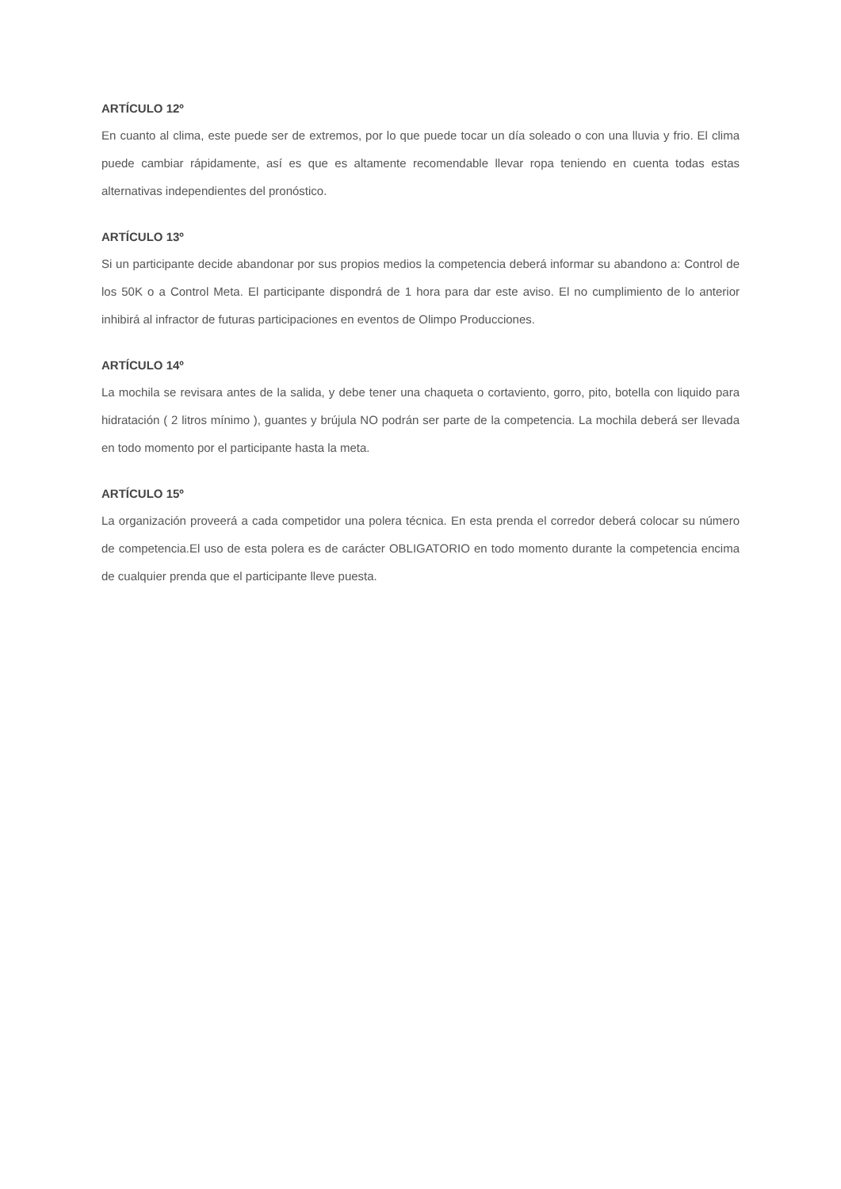ARTÍCULO 12º
En cuanto al clima, este puede ser de extremos, por lo que puede tocar un día soleado o con una lluvia y frio. El clima puede cambiar rápidamente, así es que es altamente recomendable llevar ropa teniendo en cuenta todas estas alternativas independientes del pronóstico.
ARTÍCULO 13º
Si un participante decide abandonar por sus propios medios la competencia deberá informar su abandono a: Control de los 50K o a Control Meta. El participante dispondrá de 1 hora para dar este aviso. El no cumplimiento de lo anterior inhibirá al infractor de futuras participaciones en eventos de Olimpo Producciones.
ARTÍCULO 14º
La mochila se revisara antes de la salida, y debe tener una chaqueta o cortaviento, gorro, pito, botella con liquido para hidratación ( 2 litros mínimo ), guantes y brújula NO podrán ser parte de la competencia. La mochila deberá ser llevada en todo momento por el participante hasta la meta.
ARTÍCULO 15º
La organización proveerá a cada competidor una polera técnica. En esta prenda el corredor deberá colocar su número de competencia.El uso de esta polera es de carácter OBLIGATORIO en todo momento durante la competencia encima de cualquier prenda que el participante lleve puesta.